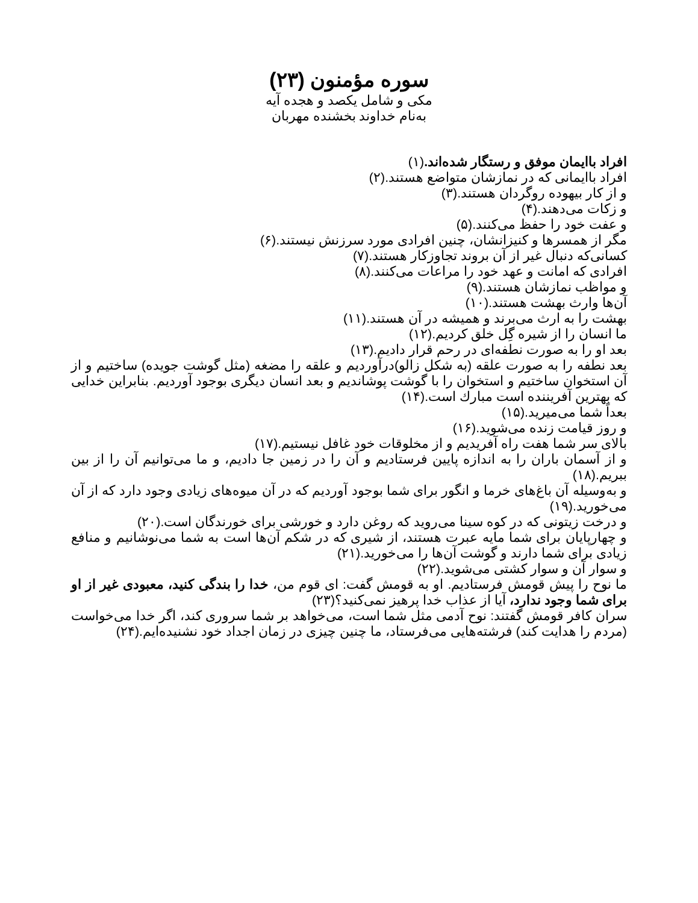سوره مؤمنون (۲۳)
مکی و شامل یکصد و هجده آیه
به‌نام خداوند بخشنده مهربان
افراد باایمان موفق و رستگار شده‌اند.(۱)
افراد باایمانی که در نمازشان متواضع هستند.(۲)
و از کار بیهوده روگردان هستند.(۳)
و زکات می‌دهند.(۴)
و عفت خود را حفظ می‌کنند.(۵)
مگر از همسرها و کنیزانشان، چنین افرادی مورد سرزنش نیستند.(۶)
کسانی‌که دنبال غیر از آن بروند تجاوزکار هستند.(۷)
افرادی که امانت و عهد خود را مراعات می‌کنند.(۸)
و مواظب نمازشان هستند.(۹)
آن‌ها وارث بهشت هستند.(۱۰)
بهشت را به ارث می‌برند و همیشه در آن هستند.(۱۱)
ما انسان را از شیره گِل خلق کردیم.(۱۲)
بعد او را به صورت نطفه‌ای در رحم قرار دادیم.(۱۳)
بعد نطفه را به صورت علقه (به شکل زالو)درآوردیم و علقه را مضغه (مثل گوشت جویده) ساختیم و از آن استخوان ساختیم و استخوان را با گوشت پوشاندیم و بعد انسان دیگری بوجود آوردیم. بنابراین خدایی که بهترین آفریننده است مبارك است.(۱۴)
بعداً شما می‌میرید.(۱۵)
و روز قیامت زنده می‌شوید.(۱۶)
بالای سر شما هفت راه آفریدیم و از مخلوقات خود غافل نیستیم.(۱۷)
و از آسمان باران را به اندازه پایین فرستادیم و آن را در زمین جا دادیم، و ما می‌توانیم آن را از بین ببریم.(۱۸)
و به‌وسیله آن باغ‌های خرما و انگور برای شما بوجود آوردیم که در آن میوه‌های زیادی وجود دارد که از آن می‌خورید.(۱۹)
و درخت زیتونی که در کوه سینا می‌روید که روغن دارد و خورشی برای خورندگان است.(۲۰)
و چهارپایان برای شما مایه عبرت هستند، از شیری که در شکم آن‌ها است به شما می‌نوشانیم و منافع زیادی برای شما دارند و گوشت آن‌ها را می‌خورید.(۲۱)
و سوار آن و سوار کشتی می‌شوید.(۲۲)
ما نوح را پیش قومش فرستادیم. او به قومش گفت: ای قوم من، خدا را بندگی کنید، معبودی غیر از او برای شما وجود ندارد، آیا از عذاب خدا پرهیز نمی‌کنید؟(۲۳)
سران کافر قومش گفتند: نوح آدمی مثل شما است، می‌خواهد بر شما سروری کند، اگر خدا می‌خواست (مردم را هدایت کند) فرشته‌هایی می‌فرستاد، ما چنین چیزی در زمان اجداد خود نشنیده‌ایم.(۲۴)